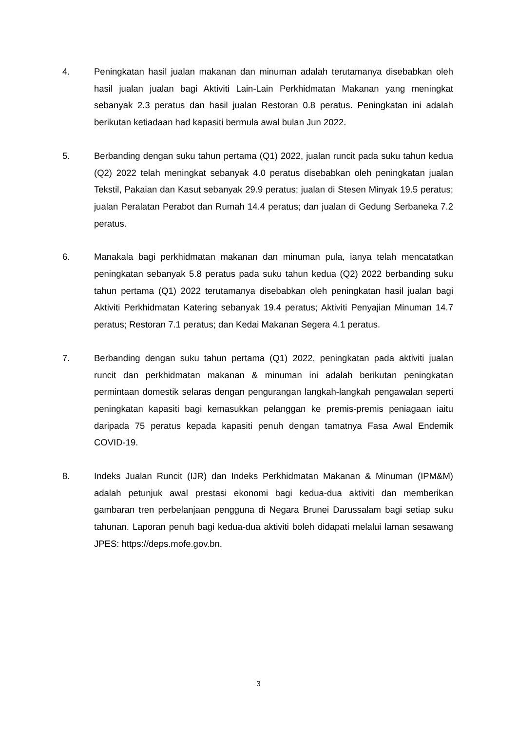4. Peningkatan hasil jualan makanan dan minuman adalah terutamanya disebabkan oleh hasil jualan jualan bagi Aktiviti Lain-Lain Perkhidmatan Makanan yang meningkat sebanyak 2.3 peratus dan hasil jualan Restoran 0.8 peratus. Peningkatan ini adalah berikutan ketiadaan had kapasiti bermula awal bulan Jun 2022.
5. Berbanding dengan suku tahun pertama (Q1) 2022, jualan runcit pada suku tahun kedua (Q2) 2022 telah meningkat sebanyak 4.0 peratus disebabkan oleh peningkatan jualan Tekstil, Pakaian dan Kasut sebanyak 29.9 peratus; jualan di Stesen Minyak 19.5 peratus; jualan Peralatan Perabot dan Rumah 14.4 peratus; dan jualan di Gedung Serbaneka 7.2 peratus.
6. Manakala bagi perkhidmatan makanan dan minuman pula, ianya telah mencatatkan peningkatan sebanyak 5.8 peratus pada suku tahun kedua (Q2) 2022 berbanding suku tahun pertama (Q1) 2022 terutamanya disebabkan oleh peningkatan hasil jualan bagi Aktiviti Perkhidmatan Katering sebanyak 19.4 peratus; Aktiviti Penyajian Minuman 14.7 peratus; Restoran 7.1 peratus; dan Kedai Makanan Segera 4.1 peratus.
7. Berbanding dengan suku tahun pertama (Q1) 2022, peningkatan pada aktiviti jualan runcit dan perkhidmatan makanan & minuman ini adalah berikutan peningkatan permintaan domestik selaras dengan pengurangan langkah-langkah pengawalan seperti peningkatan kapasiti bagi kemasukkan pelanggan ke premis-premis peniagaan iaitu daripada 75 peratus kepada kapasiti penuh dengan tamatnya Fasa Awal Endemik COVID-19.
8. Indeks Jualan Runcit (IJR) dan Indeks Perkhidmatan Makanan & Minuman (IPM&M) adalah petunjuk awal prestasi ekonomi bagi kedua-dua aktiviti dan memberikan gambaran tren perbelanjaan pengguna di Negara Brunei Darussalam bagi setiap suku tahunan. Laporan penuh bagi kedua-dua aktiviti boleh didapati melalui laman sesawang JPES: https://deps.mofe.gov.bn.
3